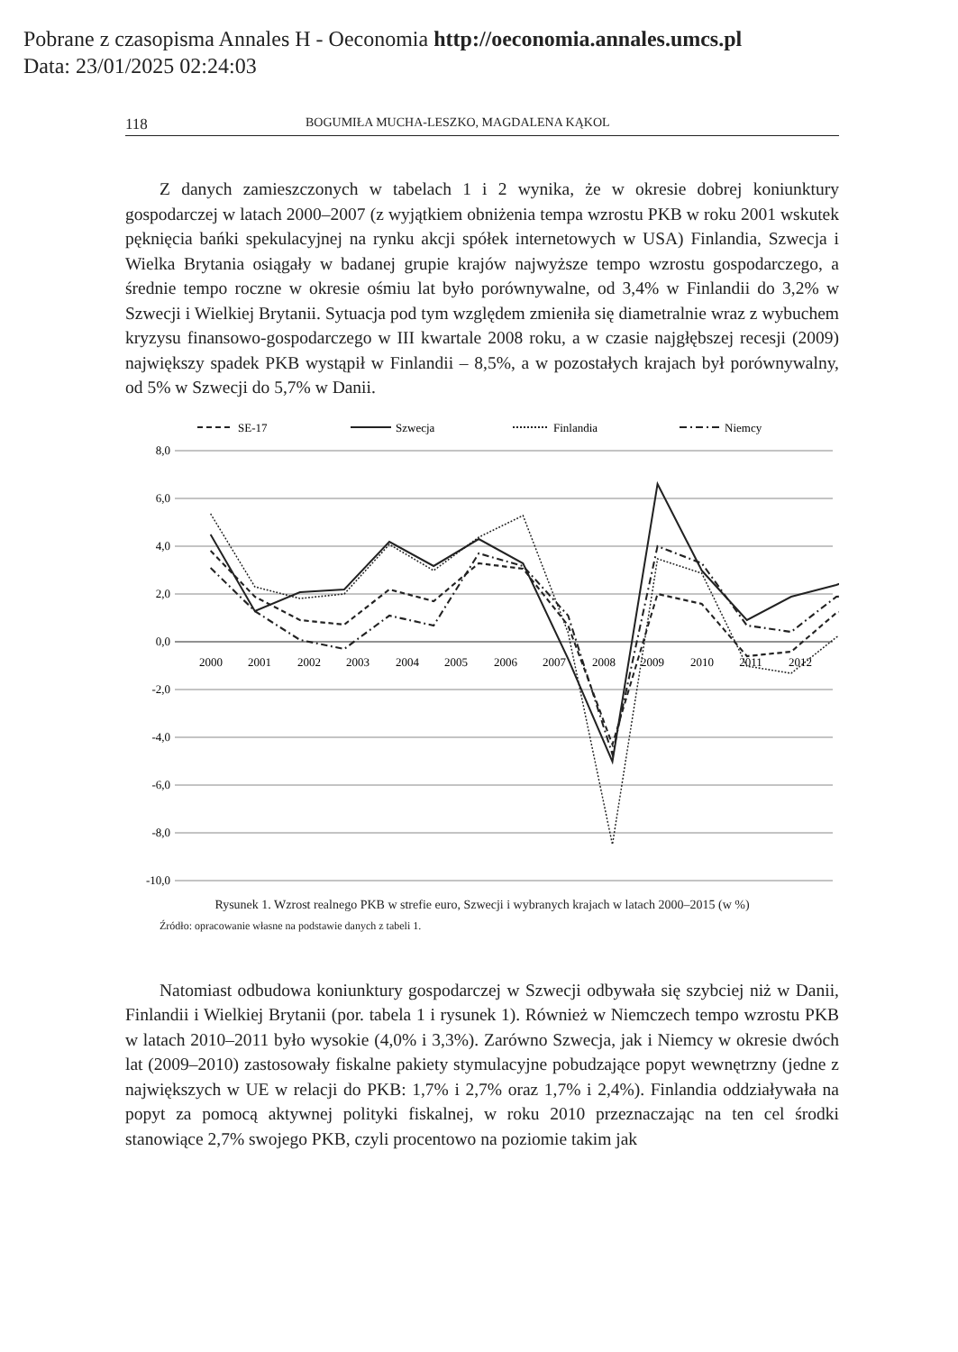Pobrane z czasopisma Annales H - Oeconomia http://oeconomia.annales.umcs.pl
Data: 23/01/2025 02:24:03
118 BOGUMIŁA MUCHA-LESZKO, MAGDALENA KĄKOL
Z danych zamieszczonych w tabelach 1 i 2 wynika, że w okresie dobrej koniunktury gospodarczej w latach 2000–2007 (z wyjątkiem obniżenia tempa wzrostu PKB w roku 2001 wskutek pęknięcia bańki spekulacyjnej na rynku akcji spółek internetowych w USA) Finlandia, Szwecja i Wielka Brytania osiągały w badanej grupie krajów najwyższe tempo wzrostu gospodarczego, a średnie tempo roczne w okresie ośmiu lat było porównywalne, od 3,4% w Finlandii do 3,2% w Szwecji i Wielkiej Brytanii. Sytuacja pod tym względem zmieniła się diametralnie wraz z wybuchem kryzysu finansowo-gospodarczego w III kwartale 2008 roku, a w czasie najgłębszej recesji (2009) największy spadek PKB wystąpił w Finlandii – 8,5%, a w pozostałych krajach był porównywalny, od 5% w Szwecji do 5,7% w Danii.
SE-17
Szwecja
Finlandia
Niemcy
8,0
6,0
4,0
2,0
0,0
-2,0
-4,0
-6,0
-8,0
-10,0
2000
2001
2002
2003
2004
2005
2006
2007
2008
2009
2010
2011
2012
Rysunek 1. Wzrost realnego PKB w strefie euro, Szwecji i wybranych krajach w latach 2000–2015 (w %)
Źródło: opracowanie własne na podstawie danych z tabeli 1.
Natomiast odbudowa koniunktury gospodarczej w Szwecji odbywała się szybciej niż w Danii, Finlandii i Wielkiej Brytanii (por. tabela 1 i rysunek 1). Również w Niemczech tempo wzrostu PKB w latach 2010–2011 było wysokie (4,0% i 3,3%). Zarówno Szwecja, jak i Niemcy w okresie dwóch lat (2009–2010) zastosowały fiskalne pakiety stymulacyjne pobudzające popyt wewnętrzny (jedne z największych w UE w relacji do PKB: 1,7% i 2,7% oraz 1,7% i 2,4%). Finlandia oddziaływała na popyt za pomocą aktywnej polityki fiskalnej, w roku 2010 przeznaczając na ten cel środki stanowiące 2,7% swojego PKB, czyli procentowo na poziomie takim jak